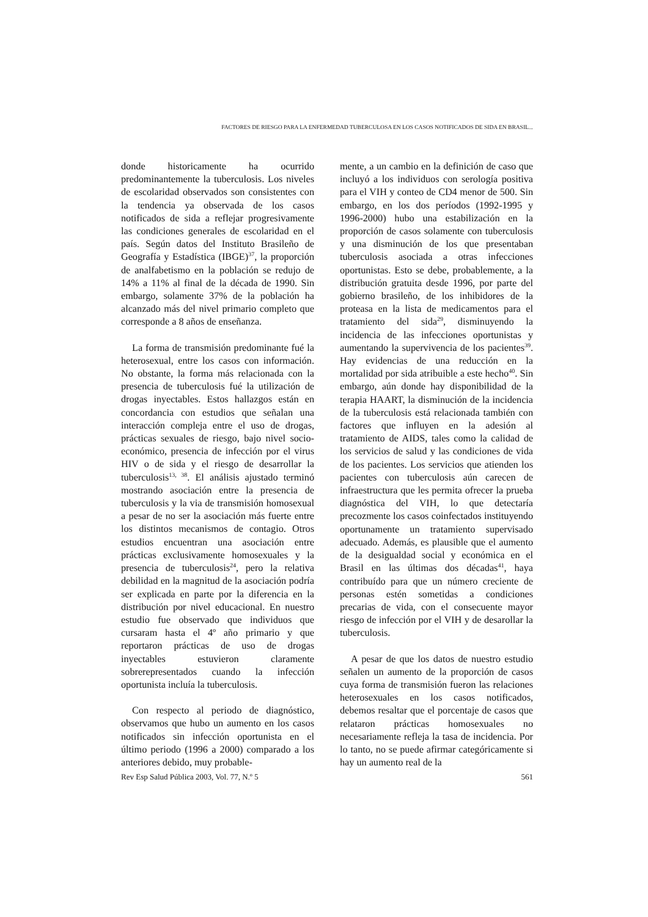FACTORES DE RIESGO PARA LA ENFERMEDAD TUBERCULOSA EN LOS CASOS NOTIFICADOS DE SIDA EN BRASIL...
donde historicamente ha ocurrido predominantemente la tuberculosis. Los niveles de escolaridad observados son consistentes con la tendencia ya observada de los casos notificados de sida a reflejar progresivamente las condiciones generales de escolaridad en el país. Según datos del Instituto Brasileño de Geografía y Estadística (IBGE)<sup>37</sup>, la proporción de analfabetismo en la población se redujo de 14% a 11% al final de la década de 1990. Sin embargo, solamente 37% de la población ha alcanzado más del nivel primario completo que corresponde a 8 años de enseñanza.
La forma de transmisión predominante fué la heterosexual, entre los casos con información. No obstante, la forma más relacionada con la presencia de tuberculosis fué la utilización de drogas inyectables. Estos hallazgos están en concordancia con estudios que señalan una interacción compleja entre el uso de drogas, prácticas sexuales de riesgo, bajo nivel socio-económico, presencia de infección por el virus HIV o de sida y el riesgo de desarrollar la tuberculosis<sup>13, 38</sup>. El análisis ajustado terminó mostrando asociación entre la presencia de tuberculosis y la via de transmisión homosexual a pesar de no ser la asociación más fuerte entre los distintos mecanismos de contagio. Otros estudios encuentran una asociación entre prácticas exclusivamente homosexuales y la presencia de tuberculosis<sup>24</sup>, pero la relativa debilidad en la magnitud de la asociación podría ser explicada en parte por la diferencia en la distribución por nivel educacional. En nuestro estudio fue observado que individuos que cursaram hasta el 4º año primario y que reportaron prácticas de uso de drogas inyectables estuvieron claramente sobrerepresentados cuando la infección oportunista incluía la tuberculosis.
Con respecto al periodo de diagnóstico, observamos que hubo un aumento en los casos notificados sin infección oportunista en el último periodo (1996 a 2000) comparado a los anteriores debido, muy probable-
mente, a un cambio en la definición de caso que incluyó a los individuos con serología positiva para el VIH y conteo de CD4 menor de 500. Sin embargo, en los dos períodos (1992-1995 y 1996-2000) hubo una estabilización en la proporción de casos solamente con tuberculosis y una disminución de los que presentaban tuberculosis asociada a otras infecciones oportunistas. Esto se debe, probablemente, a la distribución gratuita desde 1996, por parte del gobierno brasileño, de los inhibidores de la proteasa en la lista de medicamentos para el tratamiento del sida<sup>29</sup>, disminuyendo la incidencia de las infecciones oportunistas y aumentando la supervivencia de los pacientes<sup>39</sup>. Hay evidencias de una reducción en la mortalidad por sida atribuible a este hecho<sup>40</sup>. Sin embargo, aún donde hay disponibilidad de la terapia HAART, la disminución de la incidencia de la tuberculosis está relacionada también con factores que influyen en la adesión al tratamiento de AIDS, tales como la calidad de los servicios de salud y las condiciones de vida de los pacientes. Los servicios que atienden los pacientes con tuberculosis aún carecen de infraestructura que les permita ofrecer la prueba diagnóstica del VIH, lo que detectaría precozmente los casos coinfectados instituyendo oportunamente un tratamiento supervisado adecuado. Además, es plausible que el aumento de la desigualdad social y económica en el Brasil en las últimas dos décadas<sup>41</sup>, haya contribuído para que un número creciente de personas estén sometidas a condiciones precarias de vida, con el consecuente mayor riesgo de infección por el VIH y de desarollar la tuberculosis.
A pesar de que los datos de nuestro estudio señalen un aumento de la proporción de casos cuya forma de transmisión fueron las relaciones heterosexuales en los casos notificados, debemos resaltar que el porcentaje de casos que relataron prácticas homosexuales no necesariamente refleja la tasa de incidencia. Por lo tanto, no se puede afirmar categóricamente si hay un aumento real de la
Rev Esp Salud Pública 2003, Vol. 77, N.º 5 561